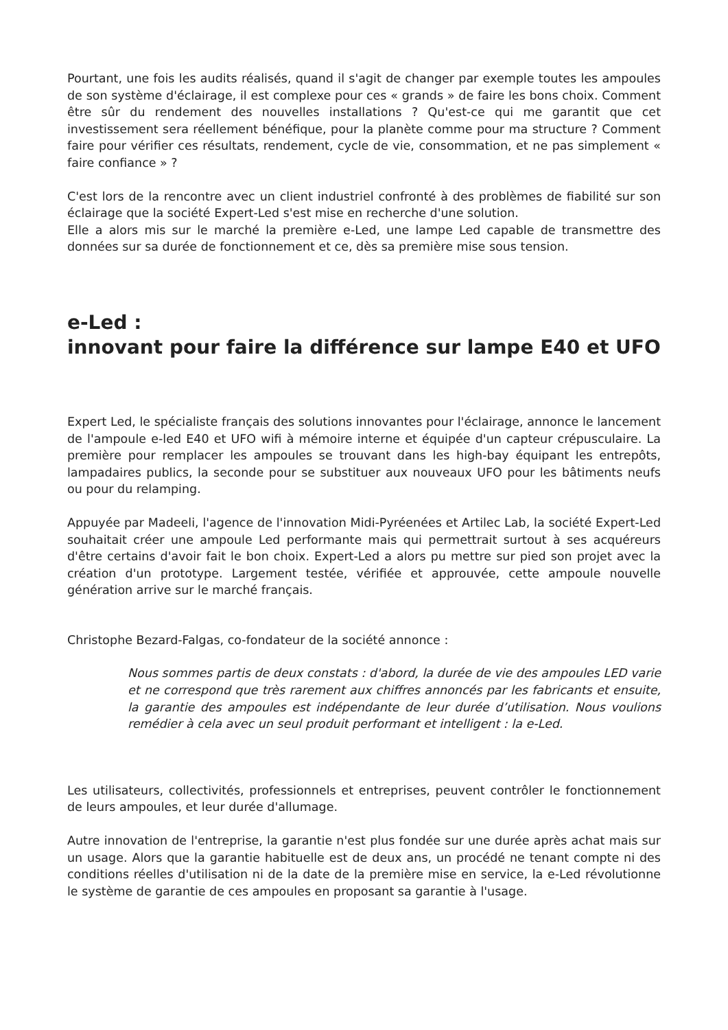Pourtant, une fois les audits réalisés, quand il s'agit de changer par exemple toutes les ampoules de son système d'éclairage, il est complexe pour ces « grands » de faire les bons choix. Comment être sûr du rendement des nouvelles installations ? Qu'est-ce qui me garantit que cet investissement sera réellement bénéfique, pour la planète comme pour ma structure ? Comment faire pour vérifier ces résultats, rendement, cycle de vie, consommation, et ne pas simplement « faire confiance » ?
C'est lors de la rencontre avec un client industriel confronté à des problèmes de fiabilité sur son éclairage que la société Expert-Led s'est mise en recherche d'une solution.
Elle a alors mis sur le marché la première e-Led, une lampe Led capable de transmettre des données sur sa durée de fonctionnement et ce, dès sa première mise sous tension.
e-Led :
innovant pour faire la différence sur lampe E40 et UFO
Expert Led, le spécialiste français des solutions innovantes pour l'éclairage, annonce le lancement de l'ampoule e-led E40 et UFO wifi à mémoire interne et équipée d'un capteur crépusculaire. La première pour remplacer les ampoules se trouvant dans les high-bay équipant les entrepôts, lampadaires publics, la seconde pour se substituer aux nouveaux UFO pour les bâtiments neufs ou pour du relamping.
Appuyée par Madeeli, l'agence de l'innovation Midi-Pyréenées et Artilec Lab, la société Expert-Led souhaitait créer une ampoule Led performante mais qui permettrait surtout à ses acquéreurs d'être certains d'avoir fait le bon choix. Expert-Led a alors pu mettre sur pied son projet avec la création d'un prototype. Largement testée, vérifiée et approuvée, cette ampoule nouvelle génération arrive sur le marché français.
Christophe Bezard-Falgas, co-fondateur de la société annonce :
Nous sommes partis de deux constats : d'abord, la durée de vie des ampoules LED varie et ne correspond que très rarement aux chiffres annoncés par les fabricants et ensuite, la garantie des ampoules est indépendante de leur durée d’utilisation. Nous voulions remédier à cela avec un seul produit performant et intelligent : la e-Led.
Les utilisateurs, collectivités, professionnels et entreprises, peuvent contrôler le fonctionnement de leurs ampoules, et leur durée d'allumage.
Autre innovation de l'entreprise, la garantie n'est plus fondée sur une durée après achat mais sur un usage. Alors que la garantie habituelle est de deux ans, un procédé ne tenant compte ni des conditions réelles d'utilisation ni de la date de la première mise en service, la e-Led révolutionne le système de garantie de ces ampoules en proposant sa garantie à l'usage.